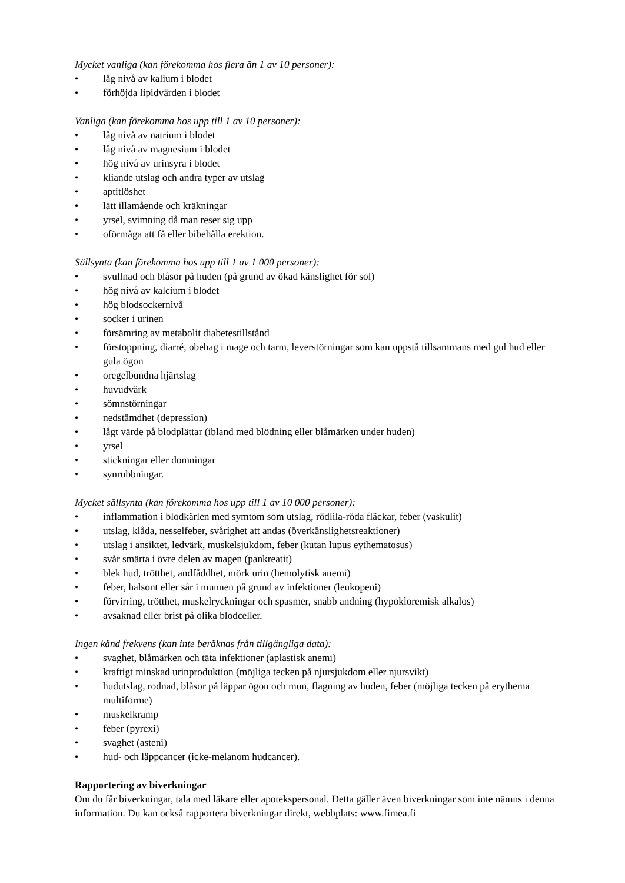Mycket vanliga (kan förekomma hos flera än 1 av 10 personer):
• låg nivå av kalium i blodet
• förhöjda lipidvärden i blodet
Vanliga (kan förekomma hos upp till 1 av 10 personer):
• låg nivå av natrium i blodet
• låg nivå av magnesium i blodet
• hög nivå av urinsyra i blodet
• kliande utslag och andra typer av utslag
• aptitlöshet
• lätt illamående och kräkningar
• yrsel, svimning då man reser sig upp
• oförmåga att få eller bibehålla erektion.
Sällsynta (kan förekomma hos upp till 1 av 1 000 personer):
• svullnad och blåsor på huden (på grund av ökad känslighet för sol)
• hög nivå av kalcium i blodet
• hög blodsockernivå
• socker i urinen
• försämring av metabolit diabetestillstånd
• förstoppning, diarré, obehag i mage och tarm, leverstörningar som kan uppstå tillsammans med gul hud eller gula ögon
• oregelbundna hjärtslag
• huvudvärk
• sömnstörningar
• nedstämdhet (depression)
• lågt värde på blodplättar (ibland med blödning eller blåmärken under huden)
• yrsel
• stickningar eller domningar
• synrubbningar.
Mycket sällsynta (kan förekomma hos upp till 1 av 10 000 personer):
• inflammation i blodkärlen med symtom som utslag, rödlila-röda fläckar, feber (vaskulit)
• utslag, klåda, nesselfeber, svårighet att andas (överkänslighetsreaktioner)
• utslag i ansiktet, ledvärk, muskelsjukdom, feber (kutan lupus eythematosus)
• svår smärta i övre delen av magen (pankreatit)
• blek hud, trötthet, andfåddhet, mörk urin (hemolytisk anemi)
• feber, halsont eller sår i munnen på grund av infektioner (leukopeni)
• förvirring, trötthet, muskelryckningar och spasmer, snabb andning (hypokloremisk alkalos)
• avsaknad eller brist på olika blodceller.
Ingen känd frekvens (kan inte beräknas från tillgängliga data):
• svaghet, blåmärken och täta infektioner (aplastisk anemi)
• kraftigt minskad urinproduktion (möjliga tecken på njursjukdom eller njursvikt)
• hudutslag, rodnad, blåsor på läppar ögon och mun, flagning av huden, feber (möjliga tecken på erythema multiforme)
• muskelkramp
• feber (pyrexi)
• svaghet (asteni)
• hud- och läppcancer (icke-melanom hudcancer).
Rapportering av biverkningar
Om du får biverkningar, tala med läkare eller apotekspersonal. Detta gäller även biverkningar som inte nämns i denna information. Du kan också rapportera biverkningar direkt, webbplats: www.fimea.fi